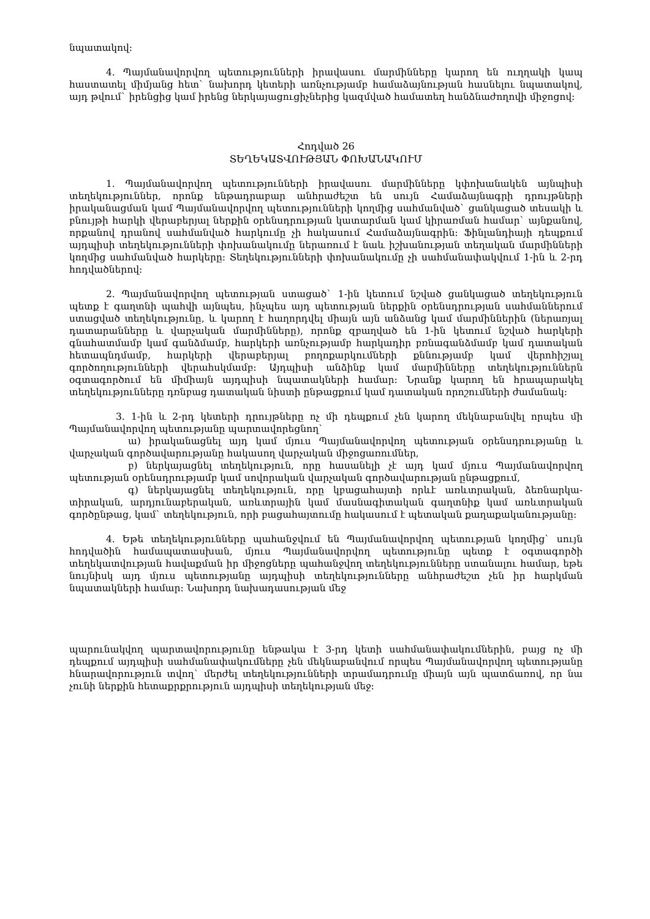նպատակով:
4. Պայմանավորվող պետությունների իրավասու մարմինները կարող են ուղղակի կապ հաստատել միմյանց հետ` նախորդ կետերի առնչությամբ համաձայնության հասնելու նպատակով, այդ թվում` իրենցից կամ իրենց ներկայացուցիչներից կազմված համատեղ հանձնաժողովի միջոցով:
Հոդված 26
ՏԵՂԵԿԱՏՎՈՒԹՅԱՆ ՓՈԽԱՆԱԿՈՒՄ
1. Պայմանավորվող պետությունների իրավասու մարմինները կփոխանակեն այնպիսի տեղեկություններ, որոնք ենթադրաբար անհրաժեշտ են սույն Համաձայնագրի դրույթների իրականացման կամ Պայմանավորվող պետությունների կողմից սահմանված` ցանկացած տեսակի և բնույթի հարկի վերաբերյալ ներքին օրենսդրության կատարման կամ կիրառման համար` այնքանով, որքանով դրանով սահմանված հարկումը չի հակասում Համաձայնագրին: Ֆինլանդիայի դեպքում այդպիսի տեղեկությունների փոխանակումը ներառում է նաև իշխանության տեղական մարմինների կողմից սահմանված հարկերը: Տեղեկությունների փոխանակումը չի սահմանափակվում 1-ին և 2-րդ հոդվածներով:
2. Պայմանավորվող պետության ստացած` 1-ին կետում նշված ցանկացած տեղեկություն պետք է գաղտնի պահվի այնպես, ինչպես այդ պետության ներքին օրենսդրության սահմաններում ստացված տեղեկությունը, և կարող է հաղորդվել միայն այն անձանց կամ մարմիններին (ներառյալ դատարանները և վարչական մարմինները), որոնք զբաղված են 1-ին կետում նշված հարկերի գնահատմամբ կամ գանձմամբ, հարկերի առնչությամբ հարկադիր բռնագանձմամբ կամ դատական հետապնդմամբ, հարկերի վերաբերյալ բողոքարկումների քննությամբ կամ վերոհիշյալ գործողությունների վերահսկմամբ: Այդպիսի անձինք կամ մարմինները տեղեկություններն օգտագործում են միմիայն այդպիսի նպատակների համար: Նրանք կարող են հրապարակել տեղեկությունները դռնբաց դատական նիստի ընթացքում կամ դատական որոշումների ժամանակ:
3. 1-ին և 2-րդ կետերի դրույթները ոչ մի դեպքում չեն կարող մեկնաբանվել որպես մի Պայմանավորվող պետությանը պարտավորեցնող`
ա) իրականացնել այդ կամ մյուս Պայմանավորվող պետության օրենսդրությանը և վարչական գործավարությանը հակասող վարչական միջոցառումներ,
բ) ներկայացնել տեղեկություն, որը հասանելի չէ այդ կամ մյուս Պայմանավորվող պետության օրենսդրությամբ կամ սովորական վարչական գործավարության ընթացքում,
գ) ներկայացնել տեղեկություն, որը կբացահայտի որևէ առևտրական, ձեռնարկա-տիրական, արդյունաբերական, առևտրային կամ մասնագիտական գաղտնիք կամ առևտրական գործընթաց, կամ` տեղեկություն, որի բացահայտումը հակասում է պետական քաղաքականությանը:
4. Եթե տեղեկությունները պահանջվում են Պայմանավորվող պետության կողմից` սույն հոդվածին համապատասխան, մյուս Պայմանավորվող պետությունը պետք է օգտագործի տեղեկատվության հավաքման իր միջոցները պահանջվող տեղեկությունները ստանալու համար, եթե նույնիսկ այդ մյուս պետությանը այդպիսի տեղեկությունները անհրաժեշտ չեն իր հարկման նպատակների համար: Նախորդ նախադասության մեջ
պարունակվող պարտավորությունը ենթակա է 3-րդ կետի սահմանափակումներին, բայց ոչ մի դեպքում այդպիսի սահմանափակումները չեն մեկնաբանվում որպես Պայմանավորվող պետությանը հնարավորություն տվող` մերժել տեղեկությունների տրամադրումը միայն այն պատճառով, որ նա չունի ներքին հետաքրքրություն այդպիսի տեղեկության մեջ: